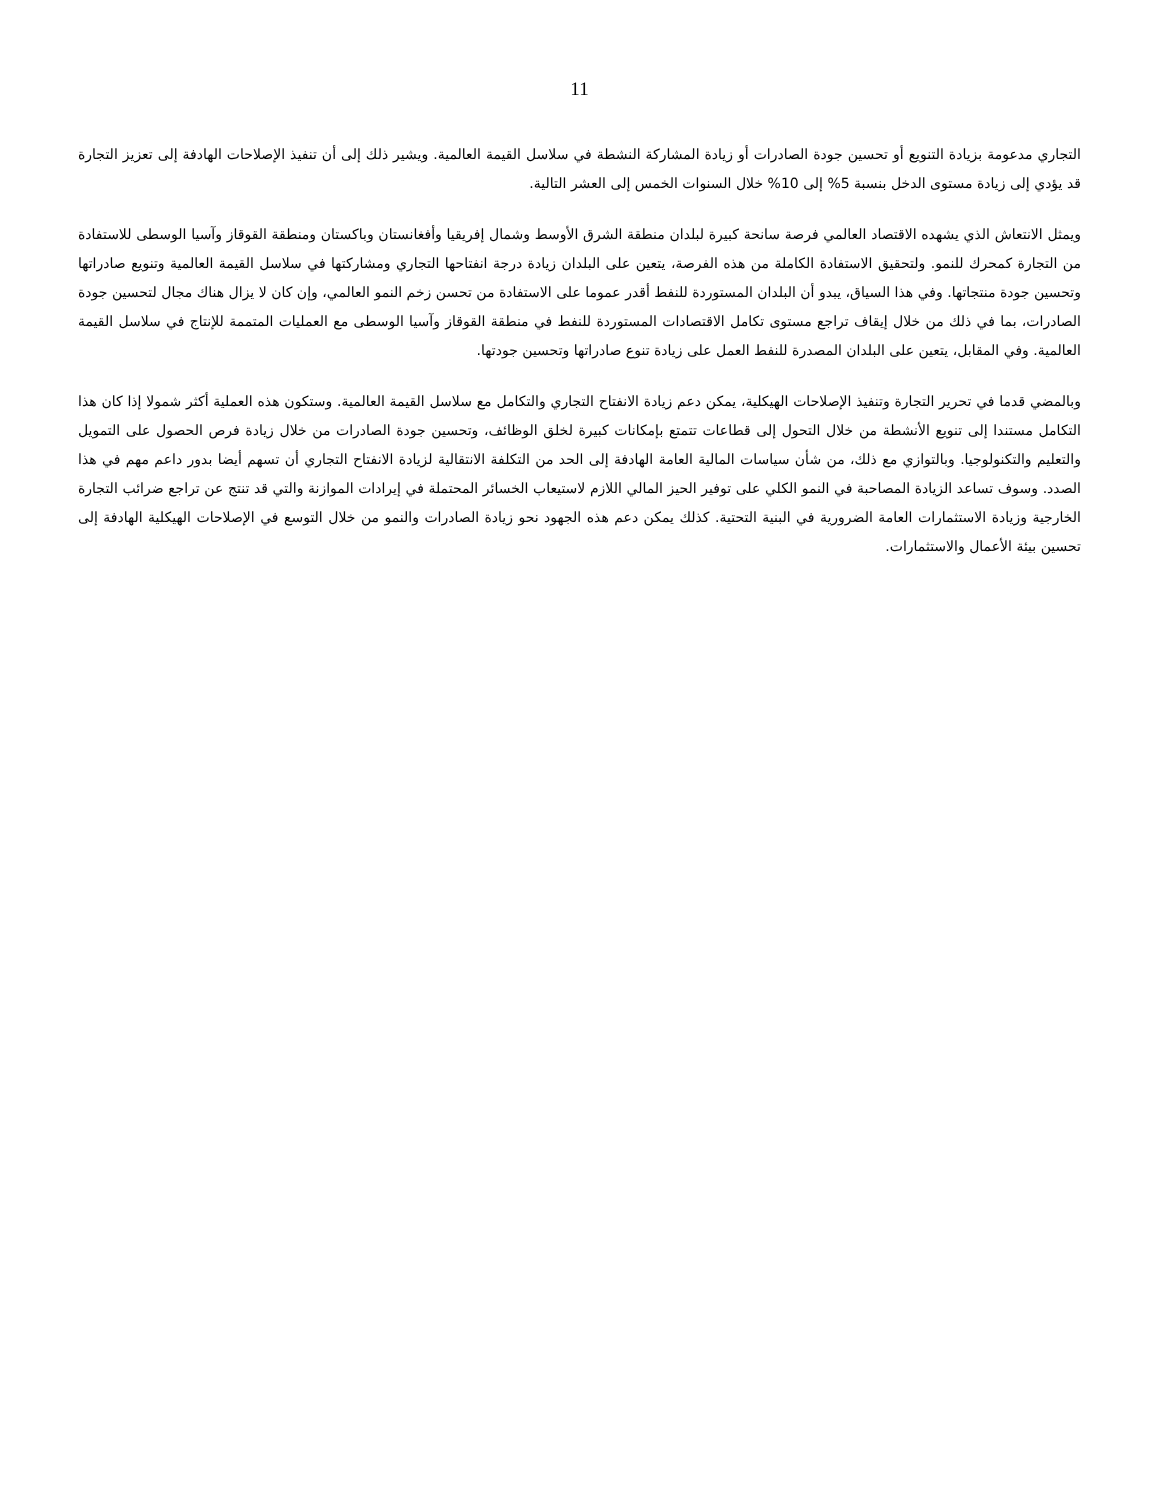11
التجاري مدعومة بزيادة التنويع أو تحسين جودة الصادرات أو زيادة المشاركة النشطة في سلاسل القيمة العالمية. ويشير ذلك إلى أن تنفيذ الإصلاحات الهادفة إلى تعزيز التجارة قد يؤدي إلى زيادة مستوى الدخل بنسبة 5% إلى 10% خلال السنوات الخمس إلى العشر التالية.
ويمثل الانتعاش الذي يشهده الاقتصاد العالمي فرصة سانحة كبيرة لبلدان منطقة الشرق الأوسط وشمال إفريقيا وأفغانستان وباكستان ومنطقة القوقاز وآسيا الوسطى للاستفادة من التجارة كمحرك للنمو. ولتحقيق الاستفادة الكاملة من هذه الفرصة، يتعين على البلدان زيادة درجة انفتاحها التجاري ومشاركتها في سلاسل القيمة العالمية وتنويع صادراتها وتحسين جودة منتجاتها. وفي هذا السياق، يبدو أن البلدان المستوردة للنفط أقدر عموما على الاستفادة من تحسن زخم النمو العالمي، وإن كان لا يزال هناك مجال لتحسين جودة الصادرات، بما في ذلك من خلال إيقاف تراجع مستوى تكامل الاقتصادات المستوردة للنفط في منطقة القوقاز وآسيا الوسطى مع العمليات المتممة للإنتاج في سلاسل القيمة العالمية. وفي المقابل، يتعين على البلدان المصدرة للنفط العمل على زيادة تنوع صادراتها وتحسين جودتها.
وبالمضي قدما في تحرير التجارة وتنفيذ الإصلاحات الهيكلية، يمكن دعم زيادة الانفتاح التجاري والتكامل مع سلاسل القيمة العالمية. وستكون هذه العملية أكثر شمولا إذا كان هذا التكامل مستندا إلى تنويع الأنشطة من خلال التحول إلى قطاعات تتمتع بإمكانات كبيرة لخلق الوظائف، وتحسين جودة الصادرات من خلال زيادة فرص الحصول على التمويل والتعليم والتكنولوجيا. وبالتوازي مع ذلك، من شأن سياسات المالية العامة الهادفة إلى الحد من التكلفة الانتقالية لزيادة الانفتاح التجاري أن تسهم أيضا بدور داعم مهم في هذا الصدد. وسوف تساعد الزيادة المصاحبة في النمو الكلي على توفير الحيز المالي اللازم لاستيعاب الخسائر المحتملة في إيرادات الموازنة والتي قد تنتج عن تراجع ضرائب التجارة الخارجية وزيادة الاستثمارات العامة الضرورية في البنية التحتية. كذلك يمكن دعم هذه الجهود نحو زيادة الصادرات والنمو من خلال التوسع في الإصلاحات الهيكلية الهادفة إلى تحسين بيئة الأعمال والاستثمارات.